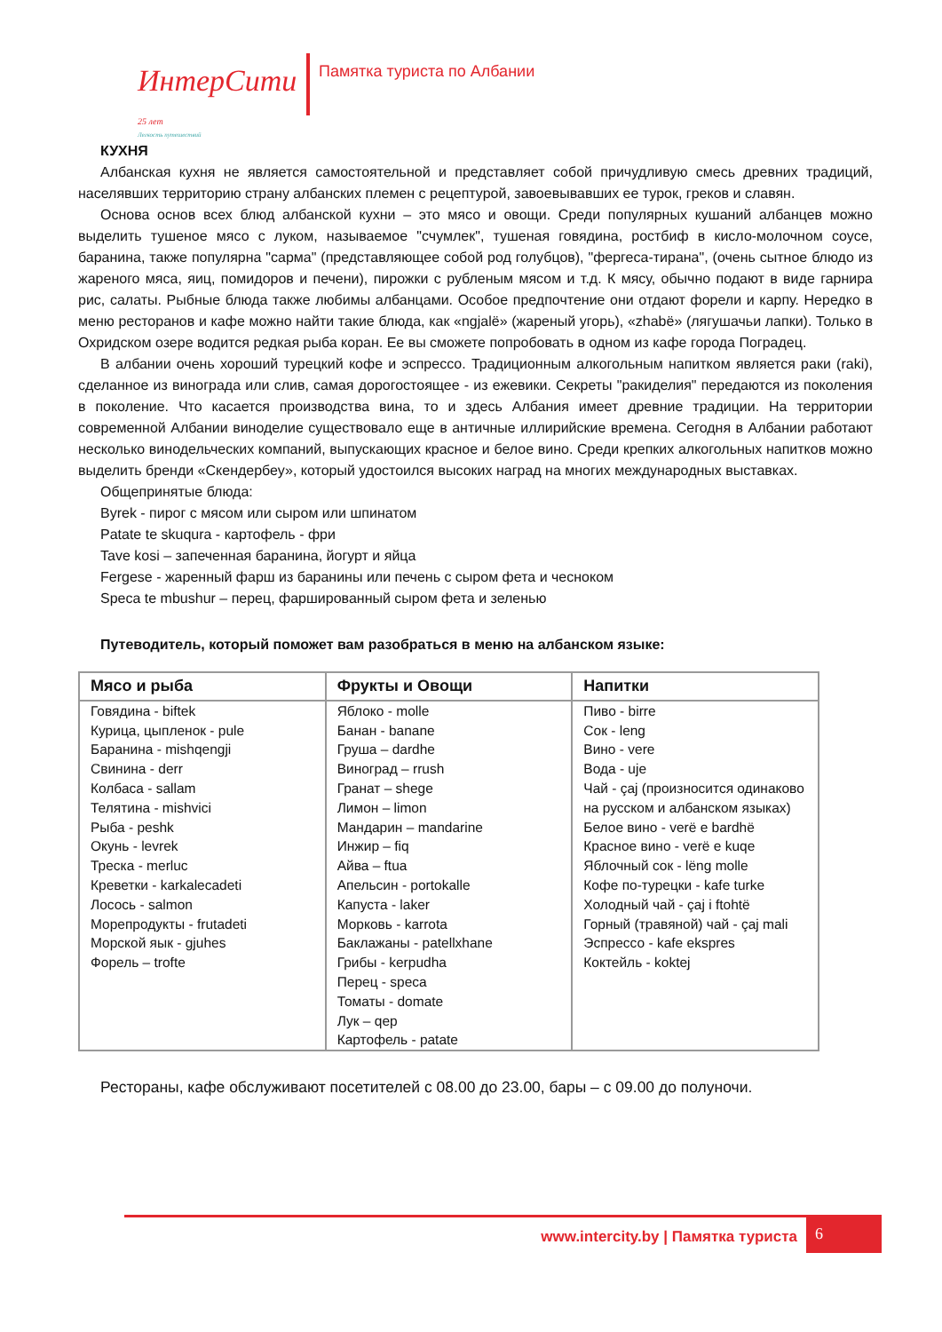ИнтерСити 25 лет
Легкость путешествий
Памятка туриста по Албании
КУХНЯ
Албанская кухня не является самостоятельной и представляет собой причудливую смесь древних традиций, населявших территорию страну албанских племен с рецептурой, завоевывавших ее турок, греков и славян.
Основа основ всех блюд албанской кухни – это мясо и овощи. Среди популярных кушаний албанцев можно выделить тушеное мясо с луком, называемое "счумлек", тушеная говядина, ростбиф в кисло-молочном соусе, баранина, также популярна "сарма" (представляющее собой род голубцов), "фергеса-тирана", (очень сытное блюдо из жареного мяса, яиц, помидоров и печени), пирожки с рубленым мясом и т.д. К мясу, обычно подают в виде гарнира рис, салаты. Рыбные блюда также любимы албанцами. Особое предпочтение они отдают форели и карпу. Нередко в меню ресторанов и кафе можно найти такие блюда, как «ngjalë» (жареный угорь), «zhabë» (лягушачьи лапки). Только в Охридском озере водится редкая рыба коран. Ее вы сможете попробовать в одном из кафе города Поградец.
В албании очень хороший турецкий кофе и эспрессо. Традиционным алкогольным напитком является раки (raki), сделанное из винограда или слив, самая дорогостоящее - из ежевики. Секреты "ракиделия" передаются из поколения в поколение. Что касается производства вина, то и здесь Албания имеет древние традиции. На территории современной Албании виноделие существовало еще в античные иллирийские времена. Сегодня в Албании работают несколько винодельческих компаний, выпускающих красное и белое вино. Среди крепких алкогольных напитков можно выделить бренди «Скендербеу», который удостоился высоких наград на многих международных выставках.
Общепринятые блюда:
Byrek - пирог с мясом или сыром или шпинатом
Patate te skuqura - картофель - фри
Tave kosi – запеченная баранина, йогурт и яйца
Fergese - жаренный фарш из баранины или печень с сыром фета и чесноком
Speca te mbushur – перец, фаршированный сыром фета и зеленью
Путеводитель, который поможет вам разобраться в меню на албанском языке:
| Мясо и рыба | Фрукты и Овощи | Напитки |
| --- | --- | --- |
| Говядина - biftek Курица, цыпленок - pule Баранина - mishqengji Свинина - derr Колбаса - sallam Телятина - mishvici Рыба - peshk Окунь - levrek Треска - merluc Креветки - karkalecadeti Лосось - salmon Морепродукты - frutadeti Морской яык - gjuhes Форель – trofte | Яблоко - molle Банан - banane Груша – dardhe Виноград – rrush Гранат – shege Лимон – limon Мандарин – mandarine Инжир – fiq Айва – ftua Апельсин - portokalle Капуста - laker Морковь - karrota Баклажаны - patellxhane Грибы - kerpudha Перец - speca Томаты - domate Лук – qep Картофель - patate | Пиво - birre Сок - leng Вино - vere Вода - uje Чай - çaj (произносится одинаково на русском и албанском языках) Белое вино - verë e bardhë Красное вино - verë e kuqe Яблочный сок - lëng molle Кофе по-турецки - kafe turke Холодный чай - çaj i ftohtë Горный (травяной) чай - çaj mali Эспрессо - kafe ekspres Коктейль - koktej |
Рестораны, кафе обслуживают посетителей с 08.00 до 23.00, бары – с 09.00 до полуночи.
www.intercity.by | Памятка туриста
6